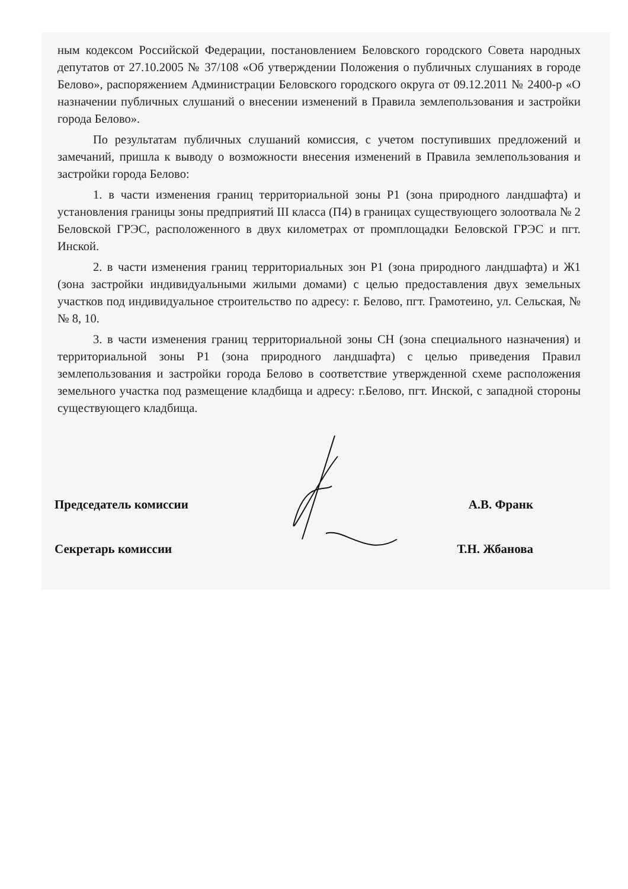ным кодексом Российской Федерации, постановлением Беловского городского Совета народных депутатов от 27.10.2005 № 37/108 «Об утверждении Положения о публичных слушаниях в городе Белово», распоряжением Администрации Беловского городского округа от 09.12.2011 № 2400-р «О назначении публичных слушаний о внесении изменений в Правила землепользования и застройки города Белово».
По результатам публичных слушаний комиссия, с учетом поступивших предложений и замечаний, пришла к выводу о возможности внесения изменений в Правила землепользования и застройки города Белово:
1. в части изменения границ территориальной зоны Р1 (зона природного ландшафта) и установления границы зоны предприятий III класса (П4) в границах существующего золоотвала № 2 Беловской ГРЭС, расположенного в двух километрах от промплощадки Беловской ГРЭС и пгт. Инской.
2. в части изменения границ территориальных зон Р1 (зона природного ландшафта) и Ж1 (зона застройки индивидуальными жилыми домами) с целью предоставления двух земельных участков под индивидуальное строительство по адресу: г. Белово, пгт. Грамотеино, ул. Сельская, №№ 8, 10.
3. в части изменения границ территориальной зоны СН (зона специального назначения) и территориальной зоны Р1 (зона природного ландшафта) с целью приведения Правил землепользования и застройки города Белово в соответствие утвержденной схеме расположения земельного участка под размещение кладбища и адресу: г.Белово, пгт. Инской, с западной стороны существующего кладбища.
Председатель комиссии А.В. Франк
Секретарь комиссии Т.Н. Жбанова